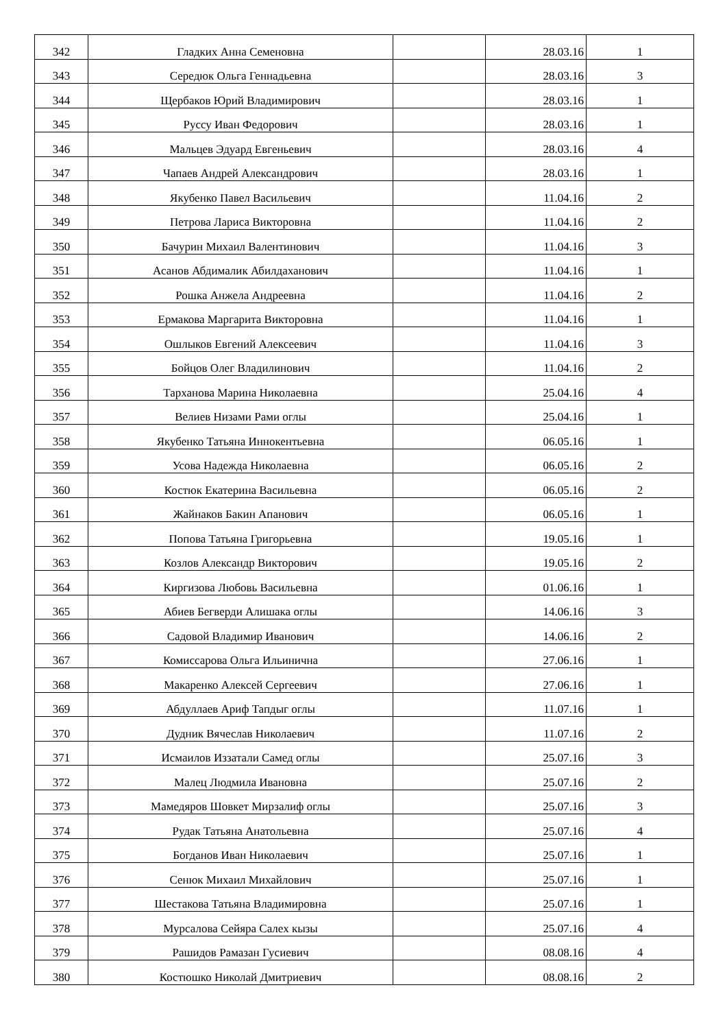| 342 | Гладких Анна Семеновна | | 28.03.16 | 1 |
| 343 | Середюк Ольга Геннадьевна | | 28.03.16 | 3 |
| 344 | Щербаков Юрий Владимирович | | 28.03.16 | 1 |
| 345 | Руссу Иван Федорович | | 28.03.16 | 1 |
| 346 | Мальцев Эдуард Евгеньевич | | 28.03.16 | 4 |
| 347 | Чапаев Андрей Александрович | | 28.03.16 | 1 |
| 348 | Якубенко Павел Васильевич | | 11.04.16 | 2 |
| 349 | Петрова Лариса Викторовна | | 11.04.16 | 2 |
| 350 | Бачурин Михаил Валентинович | | 11.04.16 | 3 |
| 351 | Асанов Абдималик Абилдаханович | | 11.04.16 | 1 |
| 352 | Рошка Анжела Андреевна | | 11.04.16 | 2 |
| 353 | Ермакова Маргарита Викторовна | | 11.04.16 | 1 |
| 354 | Ошлыков Евгений Алексеевич | | 11.04.16 | 3 |
| 355 | Бойцов Олег Владилинович | | 11.04.16 | 2 |
| 356 | Тарханова Марина Николаевна | | 25.04.16 | 4 |
| 357 | Велиев Низами Рами оглы | | 25.04.16 | 1 |
| 358 | Якубенко Татьяна Иннокентьевна | | 06.05.16 | 1 |
| 359 | Усова Надежда Николаевна | | 06.05.16 | 2 |
| 360 | Костюк Екатерина Васильевна | | 06.05.16 | 2 |
| 361 | Жайнаков Бакин Апанович | | 06.05.16 | 1 |
| 362 | Попова Татьяна Григорьевна | | 19.05.16 | 1 |
| 363 | Козлов Александр Викторович | | 19.05.16 | 2 |
| 364 | Киргизова Любовь Васильевна | | 01.06.16 | 1 |
| 365 | Абиев Бегверди Алишака оглы | | 14.06.16 | 3 |
| 366 | Садовой Владимир Иванович | | 14.06.16 | 2 |
| 367 | Комиссарова Ольга Ильинична | | 27.06.16 | 1 |
| 368 | Макаренко Алексей Сергеевич | | 27.06.16 | 1 |
| 369 | Абдуллаев Ариф Тапдыг оглы | | 11.07.16 | 1 |
| 370 | Дудник Вячеслав Николаевич | | 11.07.16 | 2 |
| 371 | Исмаилов Иззатали Самед оглы | | 25.07.16 | 3 |
| 372 | Малец Людмила Ивановна | | 25.07.16 | 2 |
| 373 | Мамедяров Шовкет Мирзалиф оглы | | 25.07.16 | 3 |
| 374 | Рудак Татьяна Анатольевна | | 25.07.16 | 4 |
| 375 | Богданов Иван Николаевич | | 25.07.16 | 1 |
| 376 | Сенюк Михаил Михайлович | | 25.07.16 | 1 |
| 377 | Шестакова Татьяна Владимировна | | 25.07.16 | 1 |
| 378 | Мурсалова Сейяра Салех кызы | | 25.07.16 | 4 |
| 379 | Рашидов Рамазан Гусиевич | | 08.08.16 | 4 |
| 380 | Костюшко Николай Дмитриевич | | 08.08.16 | 2 |